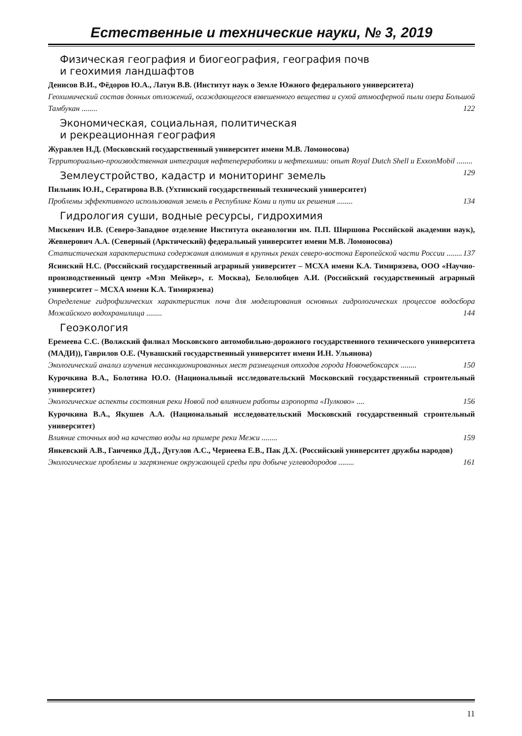Естественные и технические науки, № 3, 2019
Физическая география и биогеография, география почв
и геохимия ландшафтов
Денисов В.И., Фёдоров Ю.А., Латун В.В. (Институт наук о Земле Южного федерального университета)
Геохимический состав донных отложений, осаждающегося взвешенного вещества и сухой атмосферной пыли озера Большой Тамбукан ........ 122
Экономическая, социальная, политическая
и рекреационная география
Журавлев Н.Д. (Московский государственный университет имени М.В. Ломоносова)
Территориально-производственная интеграция нефтепереработки и нефтехимии: опыт Royal Dutch Shell и ExxonMobil ........ 129
Землеустройство, кадастр и мониторинг земель
Пильник Ю.Н., Сератирова В.В. (Ухтинский государственный технический университет)
Проблемы эффективного использования земель в Республике Коми и пути их решения ........ 134
Гидрология суши, водные ресурсы, гидрохимия
Мискевич И.В. (Северо-Западное отделение Института океанологии им. П.П. Ширшова Российской академии наук), Жевнерович А.А. (Северный (Арктический) федеральный университет имени М.В. Ломоносова)
Статистическая характеристика содержания алюминия в крупных реках северо-востока Европейской части России ........ 137
Ясинский Н.С. (Российский государственный аграрный университет – МСХА имени К.А. Тимирязева, ООО «Научно-производственный центр «Мэп Мейкер», г. Москва), Белолюбцев А.И. (Российский государственный аграрный университет – МСХА имени К.А. Тимирязева)
Определение гидрофизических характеристик почв для моделирования основных гидрологических процессов водосбора Можайского водохранилища ........ 144
Геоэкология
Еремеева С.С. (Волжский филиал Московского автомобильно-дорожного государственного технического университета (МАДИ)), Гаврилов О.Е. (Чувашский государственный университет имени И.Н. Ульянова)
Экологический анализ изучения несанкционированных мест размещения отходов города Новочебоксарск ........ 150
Курочкина В.А., Болотина Ю.О. (Национальный исследовательский Московский государственный строительный университет)
Экологические аспекты состояния реки Новой под влиянием работы аэропорта «Пулково» .... 156
Курочкина В.А., Якушев А.А. (Национальный исследовательский Московский государственный строительный университет)
Влияние сточных вод на качество воды на примере реки Межи ........ 159
Янкевский А.В., Ганченко Д.Д., Дугулов А.С., Чернеева Е.В., Пак Д.Х. (Российский университет дружбы народов)
Экологические проблемы и загрязнение окружающей среды при добыче углеводородов ........ 161
11